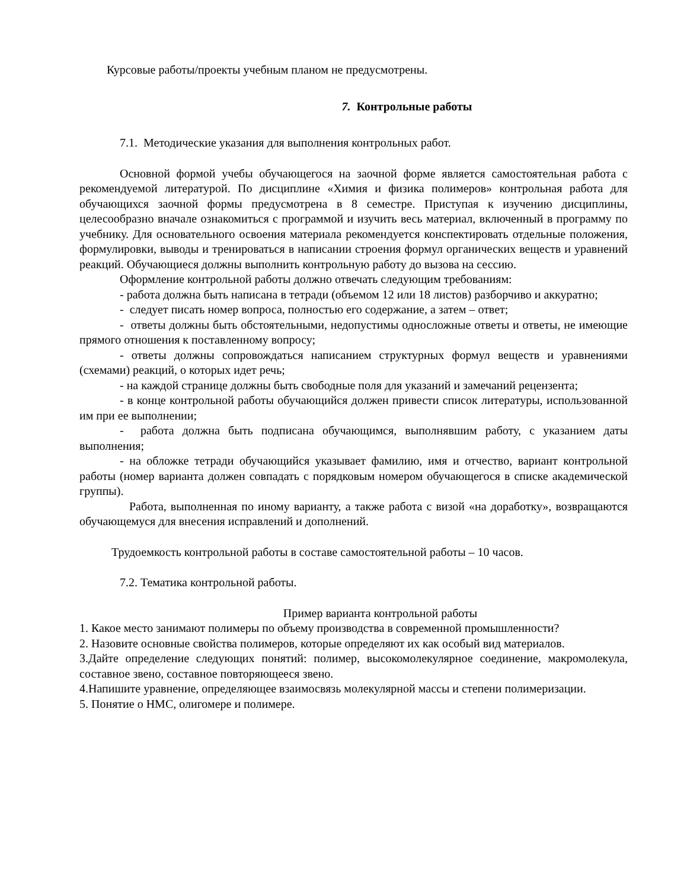Курсовые работы/проекты учебным планом не предусмотрены.
7. Контрольные работы
7.1. Методические указания для выполнения контрольных работ.
Основной формой учебы обучающегося на заочной форме является самостоятельная работа с рекомендуемой литературой. По дисциплине «Химия и физика полимеров» контрольная работа для обучающихся заочной формы предусмотрена в 8 семестре. Приступая к изучению дисциплины, целесообразно вначале ознакомиться с программой и изучить весь материал, включенный в программу по учебнику. Для основательного освоения материала рекомендуется конспектировать отдельные положения, формулировки, выводы и тренироваться в написании строения формул органических веществ и уравнений реакций. Обучающиеся должны выполнить контрольную работу до вызова на сессию.
Оформление контрольной работы должно отвечать следующим требованиям:
- работа должна быть написана в тетради (объемом 12 или 18 листов) разборчиво и аккуратно;
- следует писать номер вопроса, полностью его содержание, а затем – ответ;
- ответы должны быть обстоятельными, недопустимы односложные ответы и ответы, не имеющие прямого отношения к поставленному вопросу;
- ответы должны сопровождаться написанием структурных формул веществ и уравнениями (схемами) реакций, о которых идет речь;
- на каждой странице должны быть свободные поля для указаний и замечаний рецензента;
- в конце контрольной работы обучающийся должен привести список литературы, использованной им при ее выполнении;
- работа должна быть подписана обучающимся, выполнявшим работу, с указанием даты выполнения;
- на обложке тетради обучающийся указывает фамилию, имя и отчество, вариант контрольной работы (номер варианта должен совпадать с порядковым номером обучающегося в списке академической группы).
Работа, выполненная по иному варианту, а также работа с визой «на доработку», возвращаются обучающемуся для внесения исправлений и дополнений.
Трудоемкость контрольной работы в составе самостоятельной работы – 10 часов.
7.2. Тематика контрольной работы.
Пример варианта контрольной работы
1. Какое место занимают полимеры по объему производства в современной промышленности?
2. Назовите основные свойства полимеров, которые определяют их как особый вид материалов.
3.Дайте определение следующих понятий: полимер, высокомолекулярное соединение, макромолекула, составное звено, составное повторяющееся звено.
4.Напишите уравнение, определяющее взаимосвязь молекулярной массы и степени полимеризации.
5. Понятие о НМС, олигомере и полимере.